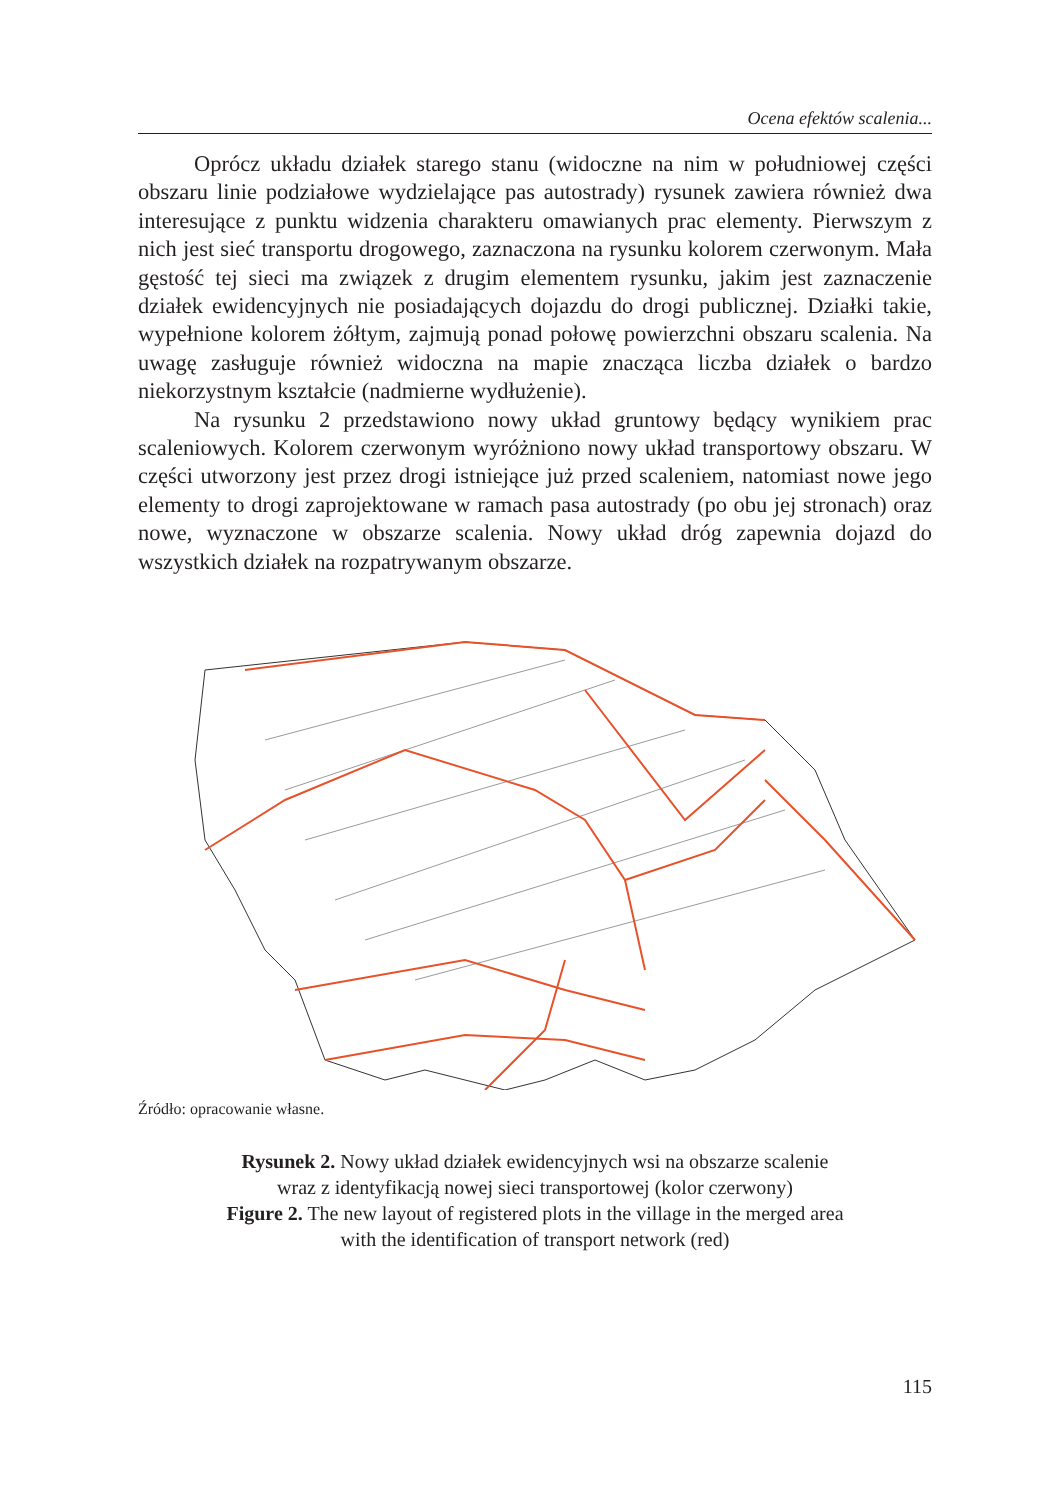Ocena efektów scalenia...
Oprócz układu działek starego stanu (widoczne na nim w południowej części obszaru linie podziałowe wydzielające pas autostrady) rysunek zawiera również dwa interesujące z punktu widzenia charakteru omawianych prac elementy. Pierwszym z nich jest sieć transportu drogowego, zaznaczona na rysunku kolorem czerwonym. Mała gęstość tej sieci ma związek z drugim elementem rysunku, jakim jest zaznaczenie działek ewidencyjnych nie posiadających dojazdu do drogi publicznej. Działki takie, wypełnione kolorem żółtym, zajmują ponad połowę powierzchni obszaru scalenia. Na uwagę zasługuje również widoczna na mapie znacząca liczba działek o bardzo niekorzystnym kształcie (nadmierne wydłużenie).
Na rysunku 2 przedstawiono nowy układ gruntowy będący wynikiem prac scaleniowych. Kolorem czerwonym wyróżniono nowy układ transportowy obszaru. W części utworzony jest przez drogi istniejące już przed scaleniem, natomiast nowe jego elementy to drogi zaprojektowane w ramach pasa autostrady (po obu jej stronach) oraz nowe, wyznaczone w obszarze scalenia. Nowy układ dróg zapewnia dojazd do wszystkich działek na rozpatrywanym obszarze.
Źródło: opracowanie własne.
Rysunek 2. Nowy układ działek ewidencyjnych wsi na obszarze scalenie
wraz z identyfikacją nowej sieci transportowej (kolor czerwony)
Figure 2. The new layout of registered plots in the village in the merged area
with the identification of transport network (red)
115